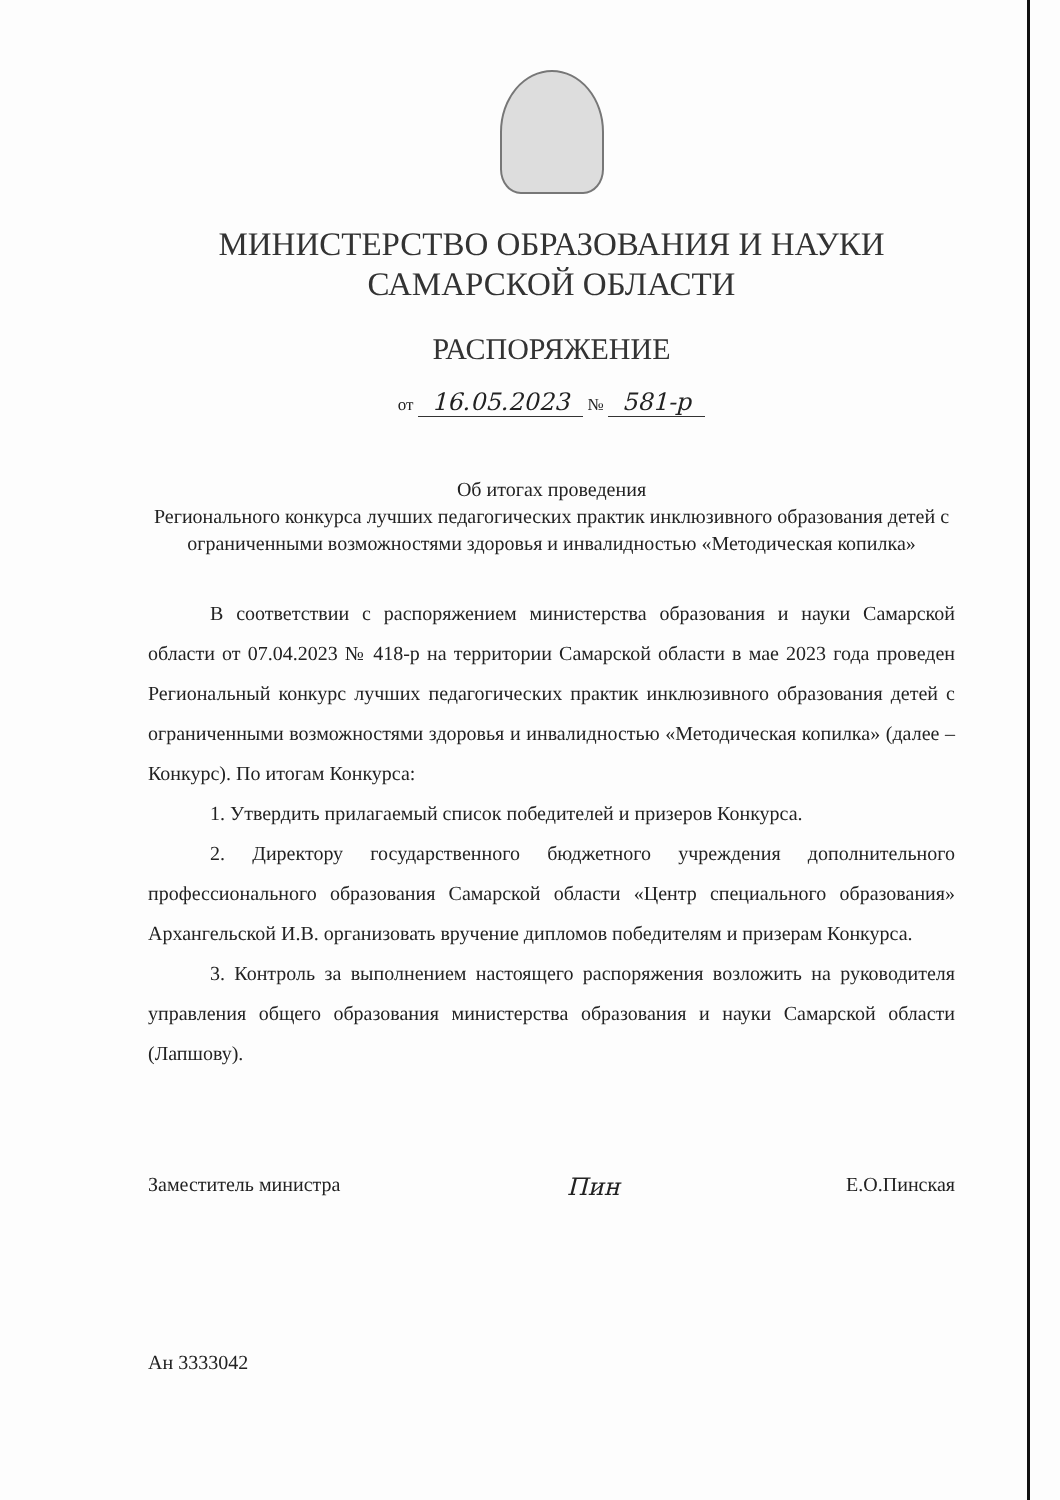МИНИСТЕРСТВО ОБРАЗОВАНИЯ И НАУКИ
САМАРСКОЙ ОБЛАСТИ
РАСПОРЯЖЕНИЕ
от 16.05.2023 № 581-р
Об итогах проведения
Регионального конкурса лучших педагогических практик инклюзивного образования детей с ограниченными возможностями здоровья и инвалидностью «Методическая копилка»
В соответствии с распоряжением министерства образования и науки Самарской области от 07.04.2023 № 418-р на территории Самарской области в мае 2023 года проведен Региональный конкурс лучших педагогических практик инклюзивного образования детей с ограниченными возможностями здоровья и инвалидностью «Методическая копилка» (далее – Конкурс). По итогам Конкурса:
1. Утвердить прилагаемый список победителей и призеров Конкурса.
2. Директору государственного бюджетного учреждения дополнительного профессионального образования Самарской области «Центр специального образования» Архангельской И.В. организовать вручение дипломов победителям и призерам Конкурса.
3. Контроль за выполнением настоящего распоряжения возложить на руководителя управления общего образования министерства образования и науки Самарской области (Лапшову).
Заместитель министра Пин Е.О.Пинская
Ан 3333042